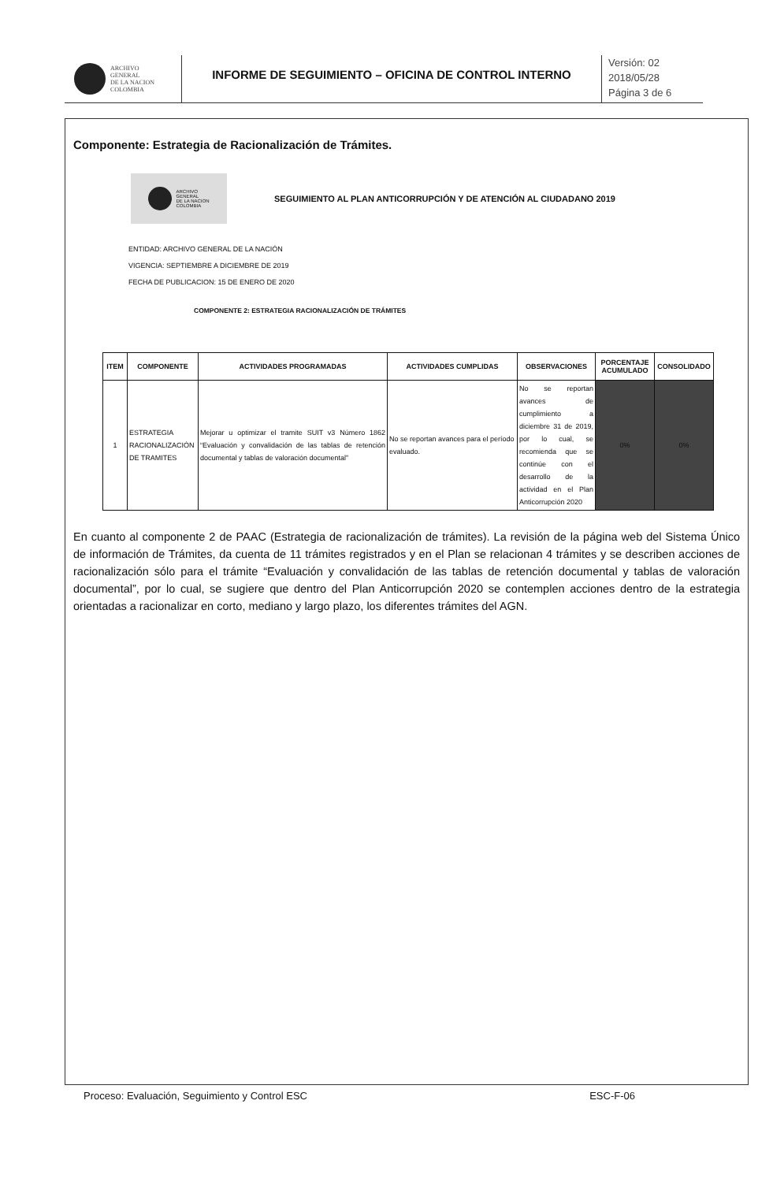ARCHIVO
GENERAL
DE LA NACION
COLOMBIA
INFORME DE SEGUIMIENTO – OFICINA DE CONTROL INTERNO
Versión: 02
2018/05/28
Página 3 de 6
Componente: Estrategia de Racionalización de Trámites.
ARCHIVO
GENERAL
DE LA NACION
COLOMBIA
SEGUIMIENTO AL PLAN ANTICORRUPCIÓN Y DE ATENCIÓN AL CIUDADANO 2019
ENTIDAD: ARCHIVO GENERAL DE LA NACIÓN
VIGENCIA: SEPTIEMBRE A DICIEMBRE DE 2019
FECHA DE PUBLICACION: 15 DE ENERO DE 2020
COMPONENTE 2: ESTRATEGIA RACIONALIZACIÓN DE TRÁMITES
| ITEM | COMPONENTE | ACTIVIDADES PROGRAMADAS | ACTIVIDADES CUMPLIDAS | OBSERVACIONES | PORCENTAJE ACUMULADO | CONSOLIDADO |
| --- | --- | --- | --- | --- | --- | --- |
| 1 | ESTRATEGIA RACIONALIZACIÓN DE TRAMITES | Mejorar u optimizar el tramite SUIT v3 Número 1862 “Evaluación y convalidación de las tablas de retención documental y tablas de valoración documental” | No se reportan avances para el período evaluado. | No se reportan avances de cumplimiento a diciembre 31 de 2019, por lo cual, se recomienda que se continúe con el desarrollo de la actividad en el Plan Anticorrupción 2020 | 0% | 0% |
En cuanto al componente 2 de PAAC (Estrategia de racionalización de trámites). La revisión de la página web del Sistema Único de información de Trámites, da cuenta de 11 trámites registrados y en el Plan se relacionan 4 trámites y se describen acciones de racionalización sólo para el trámite “Evaluación y convalidación de las tablas de retención documental y tablas de valoración documental”, por lo cual, se sugiere que dentro del Plan Anticorrupción 2020 se contemplen acciones dentro de la estrategia orientadas a racionalizar en corto, mediano y largo plazo, los diferentes trámites del AGN.
Proceso: Evaluación, Seguimiento y Control ESC ESC-F-06